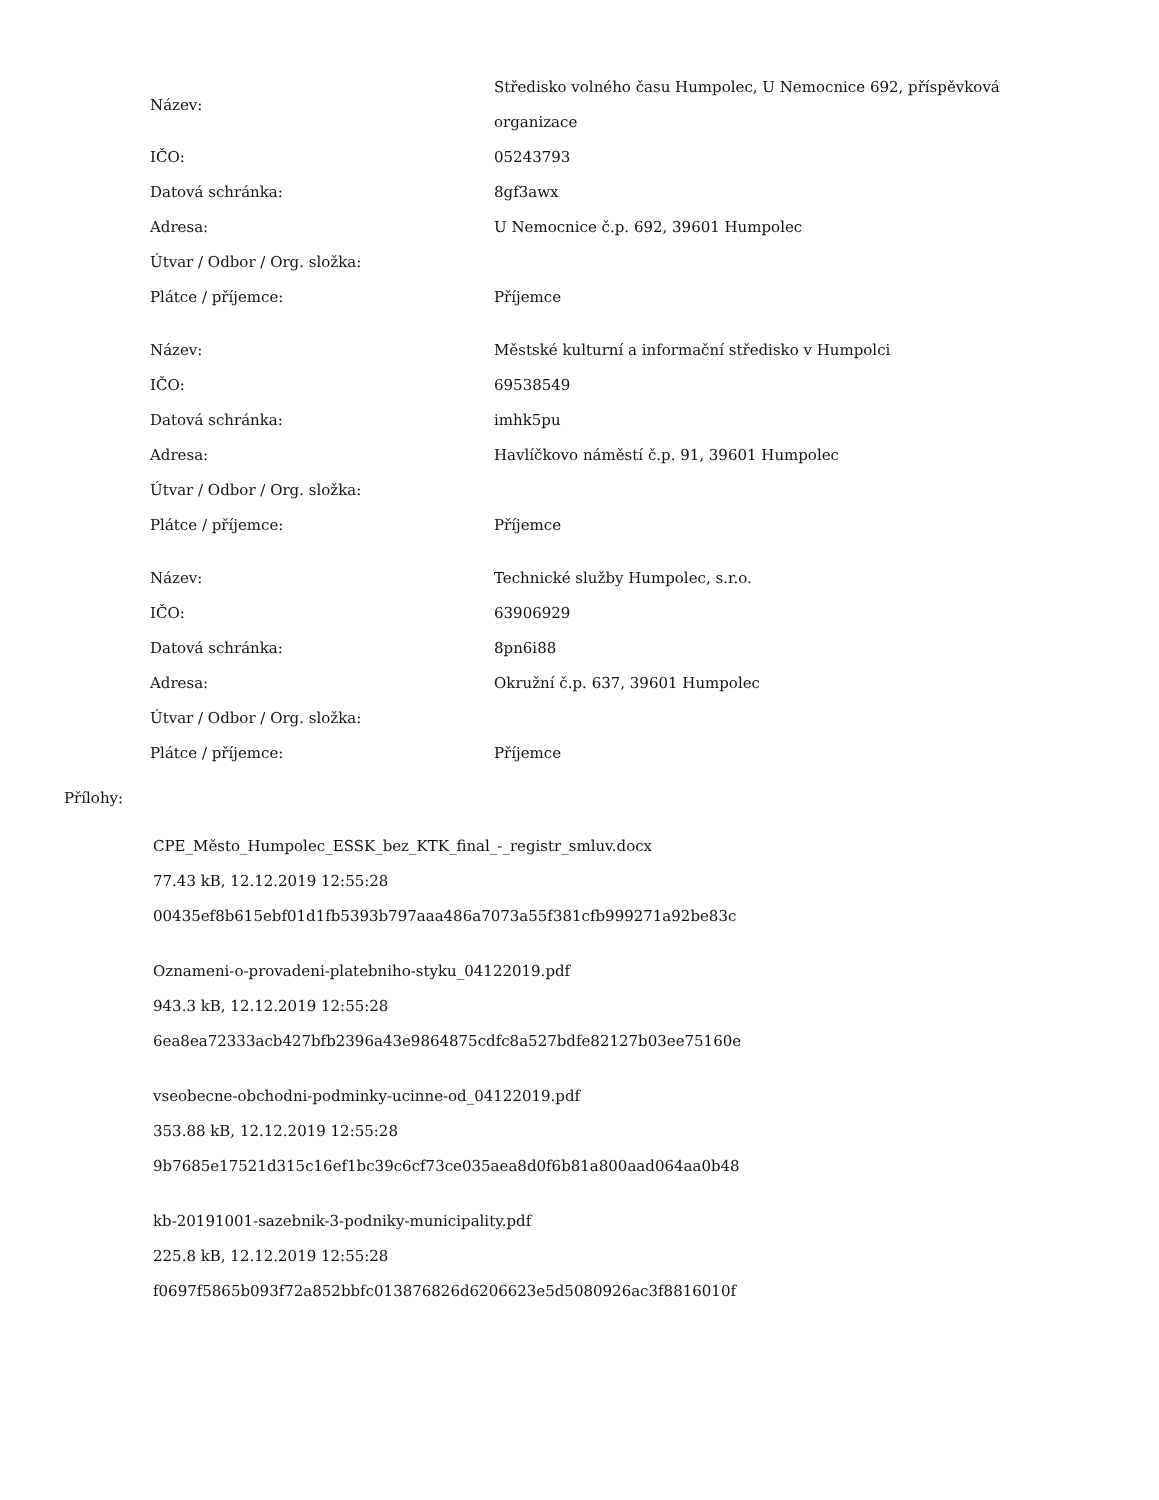| Název: | Středisko volného času Humpolec, U Nemocnice 692, příspěvková organizace |
| IČO: | 05243793 |
| Datová schránka: | 8gf3awx |
| Adresa: | U Nemocnice č.p. 692, 39601 Humpolec |
| Útvar / Odbor / Org. složka: | |
| Plátce / příjemce: | Příjemce |
| Název: | Městské kulturní a informační středisko v Humpolci |
| IČO: | 69538549 |
| Datová schránka: | imhk5pu |
| Adresa: | Havlíčkovo náměstí č.p. 91, 39601 Humpolec |
| Útvar / Odbor / Org. složka: | |
| Plátce / příjemce: | Příjemce |
| Název: | Technické služby Humpolec, s.r.o. |
| IČO: | 63906929 |
| Datová schránka: | 8pn6i88 |
| Adresa: | Okružní č.p. 637, 39601 Humpolec |
| Útvar / Odbor / Org. složka: | |
| Plátce / příjemce: | Příjemce |
Přílohy:
CPE_Město_Humpolec_ESSK_bez_KTK_final_-_registr_smluv.docx
77.43 kB, 12.12.2019 12:55:28
00435ef8b615ebf01d1fb5393b797aaa486a7073a55f381cfb999271a92be83c
Oznameni-o-provadeni-platebniho-styku_04122019.pdf
943.3 kB, 12.12.2019 12:55:28
6ea8ea72333acb427bfb2396a43e9864875cdfc8a527bdfe82127b03ee75160e
vseobecne-obchodni-podminky-ucinne-od_04122019.pdf
353.88 kB, 12.12.2019 12:55:28
9b7685e17521d315c16ef1bc39c6cf73ce035aea8d0f6b81a800aad064aa0b48
kb-20191001-sazebnik-3-podniky-municipality.pdf
225.8 kB, 12.12.2019 12:55:28
f0697f5865b093f72a852bbfc013876826d6206623e5d5080926ac3f8816010f